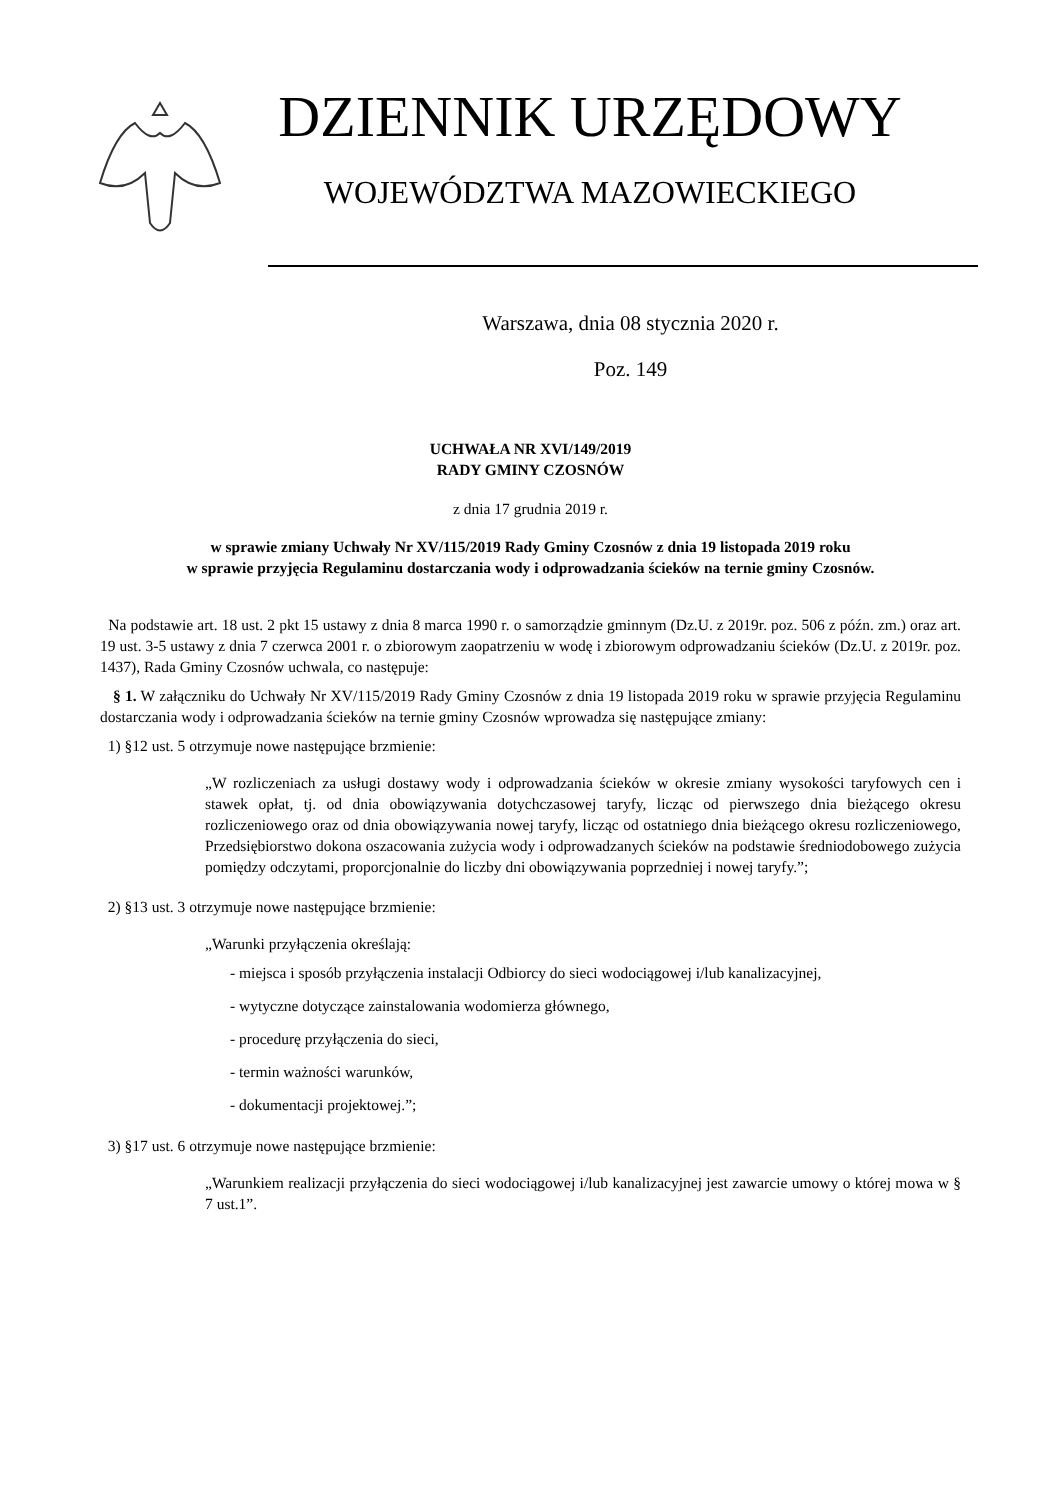DZIENNIK URZĘDOWY
WOJEWÓDZTWA MAZOWIECKIEGO
Warszawa, dnia 08 stycznia 2020 r.
Poz. 149
UCHWAŁA NR XVI/149/2019
RADY GMINY CZOSNÓW
z dnia 17 grudnia 2019 r.
w sprawie zmiany Uchwały Nr XV/115/2019 Rady Gminy Czosnów z dnia 19 listopada 2019 roku
w sprawie przyjęcia Regulaminu dostarczania wody i odprowadzania ścieków na ternie gminy Czosnów.
Na podstawie art. 18 ust. 2 pkt 15 ustawy z dnia 8 marca 1990 r. o samorządzie gminnym (Dz.U. z 2019r. poz. 506 z późn. zm.) oraz art. 19 ust. 3-5 ustawy z dnia 7 czerwca 2001 r. o zbiorowym zaopatrzeniu w wodę i zbiorowym odprowadzaniu ścieków (Dz.U. z 2019r. poz. 1437), Rada Gminy Czosnów uchwala, co następuje:
§ 1. W załączniku do Uchwały Nr XV/115/2019 Rady Gminy Czosnów z dnia 19 listopada 2019 roku w sprawie przyjęcia Regulaminu dostarczania wody i odprowadzania ścieków na ternie gminy Czosnów wprowadza się następujące zmiany:
1) §12 ust. 5 otrzymuje nowe następujące brzmienie:
„W rozliczeniach za usługi dostawy wody i odprowadzania ścieków w okresie zmiany wysokości taryfowych cen i stawek opłat, tj. od dnia obowiązywania dotychczasowej taryfy, licząc od pierwszego dnia bieżącego okresu rozliczeniowego oraz od dnia obowiązywania nowej taryfy, licząc od ostatniego dnia bieżącego okresu rozliczeniowego, Przedsiębiorstwo dokona oszacowania zużycia wody i odprowadzanych ścieków na podstawie średniodobowego zużycia pomiędzy odczytami, proporcjonalnie do liczby dni obowiązywania poprzedniej i nowej taryfy.”;
2) §13 ust. 3 otrzymuje nowe następujące brzmienie:
„Warunki przyłączenia określają:
- miejsca i sposób przyłączenia instalacji Odbiorcy do sieci wodociągowej i/lub kanalizacyjnej,
- wytyczne dotyczące zainstalowania wodomierza głównego,
- procedurę przyłączenia do sieci,
- termin ważności warunków,
- dokumentacji projektowej.”;
3) §17 ust. 6 otrzymuje nowe następujące brzmienie:
„Warunkiem realizacji przyłączenia do sieci wodociągowej i/lub kanalizacyjnej jest zawarcie umowy o której mowa w § 7 ust.1”.